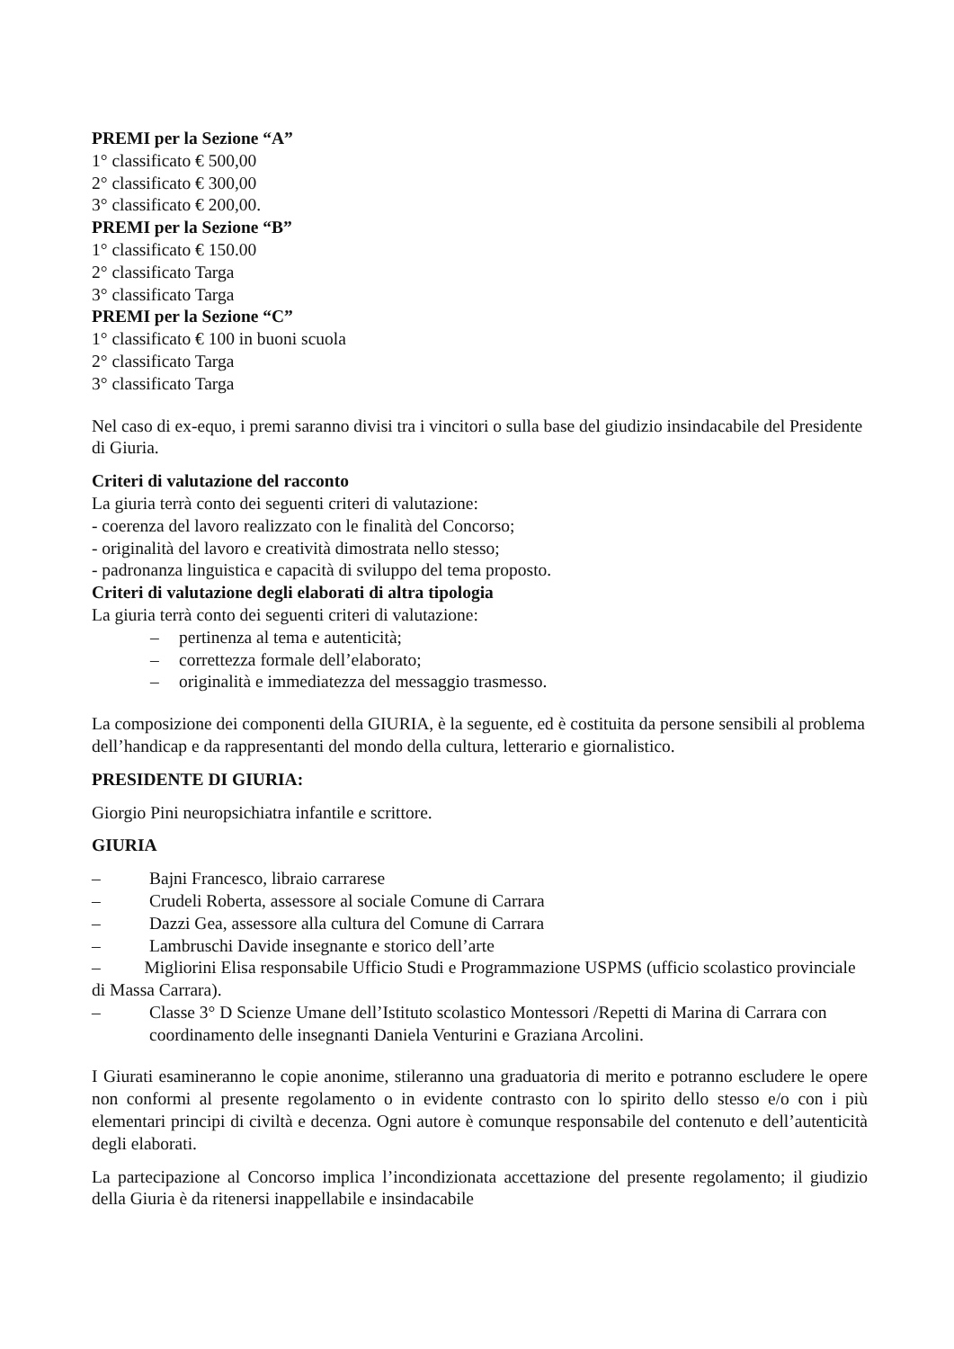PREMI per la Sezione “A”
1° classificato € 500,00
2° classificato € 300,00
3° classificato € 200,00.
PREMI per la Sezione “B”
1° classificato € 150.00
2° classificato Targa
3° classificato Targa
PREMI per la Sezione “C”
1° classificato € 100 in buoni scuola
2° classificato Targa
3° classificato Targa
Nel caso di ex-equo, i premi saranno divisi tra i vincitori o sulla base del giudizio insindacabile del Presidente di Giuria.
Criteri di valutazione del racconto
La giuria terrà conto dei seguenti criteri di valutazione:
- coerenza del lavoro realizzato con le finalità del Concorso;
- originalità del lavoro e creatività dimostrata nello stesso;
- padronanza linguistica e capacità di sviluppo del tema proposto.
Criteri di valutazione degli elaborati di altra tipologia
La giuria terrà conto dei seguenti criteri di valutazione:
– pertinenza al tema e autenticità;
– correttezza formale dell’elaborato;
– originalità e immediatezza del messaggio trasmesso.
La composizione dei componenti della GIURIA, è la seguente, ed è costituita da persone sensibili al problema dell’handicap e da rappresentanti del mondo della cultura, letterario e giornalistico.
PRESIDENTE DI GIURIA:
Giorgio Pini neuropsichiatra infantile e scrittore.
GIURIA
– Bajni Francesco, libraio carrarese
– Crudeli Roberta, assessore al sociale Comune di Carrara
– Dazzi Gea, assessore alla cultura del Comune di Carrara
– Lambruschi Davide insegnante e storico dell’arte
– Migliorini Elisa responsabile Ufficio Studi e Programmazione USPMS (ufficio scolastico provinciale di Massa Carrara).
– Classe 3° D Scienze Umane dell’Istituto scolastico Montessori /Repetti di Marina di Carrara con coordinamento delle insegnanti Daniela Venturini e Graziana Arcolini.
I Giurati esamineranno le copie anonime, stileranno una graduatoria di merito e potranno escludere le opere non conformi al presente regolamento o in evidente contrasto con lo spirito dello stesso e/o con i più elementari principi di civiltà e decenza. Ogni autore è comunque responsabile del contenuto e dell’autenticità degli elaborati.
La partecipazione al Concorso implica l’incondizionata accettazione del presente regolamento; il giudizio della Giuria è da ritenersi inappellabile e insindacabile